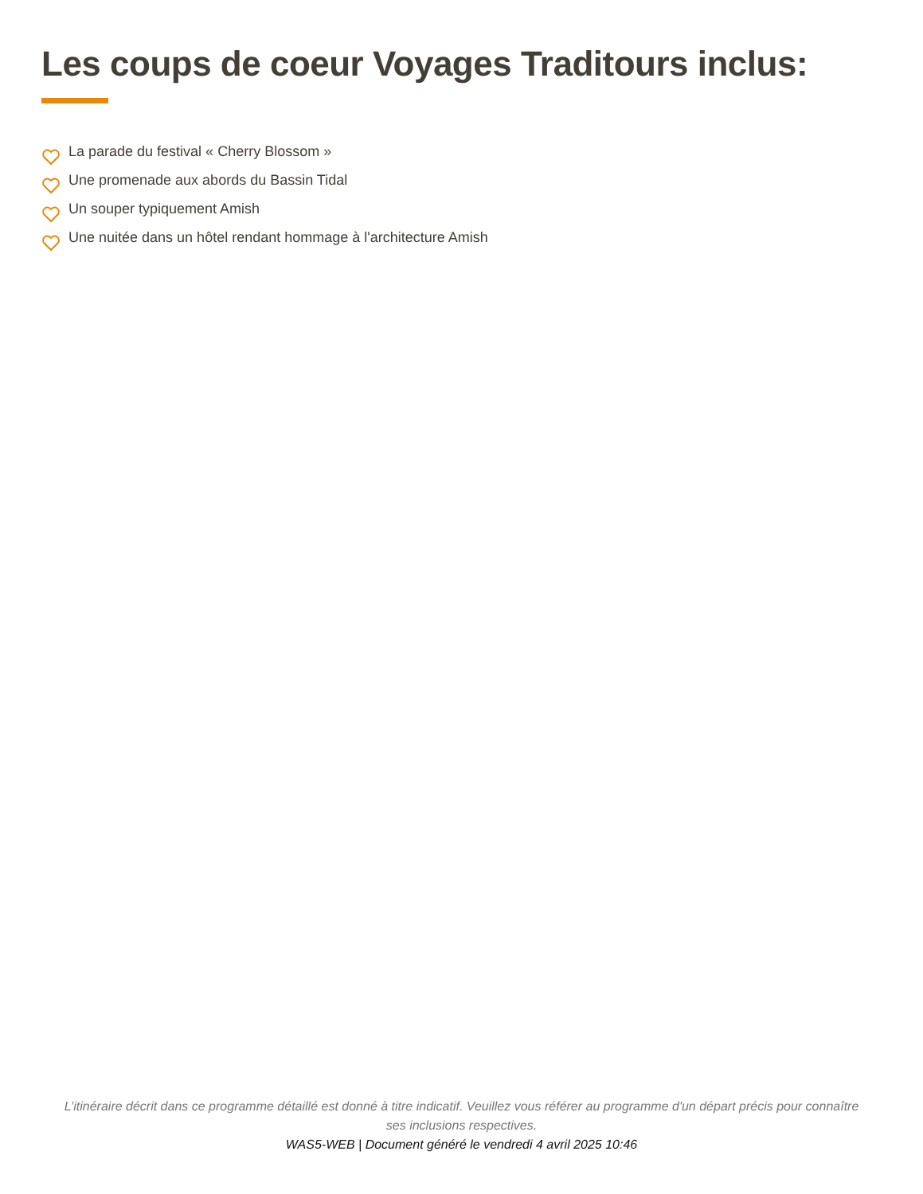Les coups de coeur Voyages Traditours inclus:
La parade du festival « Cherry Blossom »
Une promenade aux abords du Bassin Tidal
Un souper typiquement Amish
Une nuitée dans un hôtel rendant hommage à l'architecture Amish
L’itinéraire décrit dans ce programme détaillé est donné à titre indicatif. Veuillez vous référer au programme d'un départ précis pour connaître ses inclusions respectives.
WAS5-WEB | Document généré le vendredi 4 avril 2025 10:46